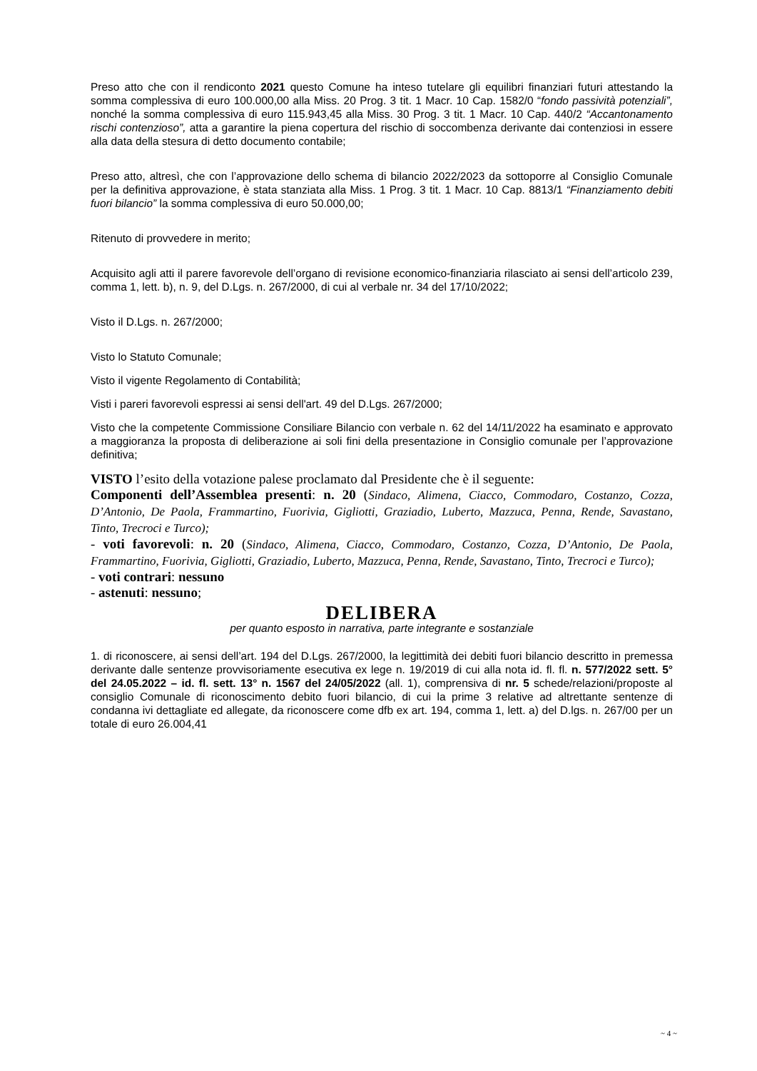Preso atto che con il rendiconto 2021 questo Comune ha inteso tutelare gli equilibri finanziari futuri attestando la somma complessiva di euro 100.000,00 alla Miss. 20 Prog. 3 tit. 1 Macr. 10 Cap. 1582/0 “fondo passività potenziali”, nonché la somma complessiva di euro 115.943,45 alla Miss. 30 Prog. 3 tit. 1 Macr. 10 Cap. 440/2 “Accantonamento rischi contenzioso”, atta a garantire la piena copertura del rischio di soccombenza derivante dai contenziosi in essere alla data della stesura di detto documento contabile;
Preso atto, altresì, che con l’approvazione dello schema di bilancio 2022/2023 da sottoporre al Consiglio Comunale per la definitiva approvazione, è stata stanziata alla Miss. 1 Prog. 3 tit. 1 Macr. 10 Cap. 8813/1 “Finanziamento debiti fuori bilancio” la somma complessiva di euro 50.000,00;
Ritenuto di provvedere in merito;
Acquisito agli atti il parere favorevole dell’organo di revisione economico-finanziaria rilasciato ai sensi dell’articolo 239, comma 1, lett. b), n. 9, del D.Lgs. n. 267/2000, di cui al verbale nr. 34 del 17/10/2022;
Visto il D.Lgs. n. 267/2000;
Visto lo Statuto Comunale;
Visto il vigente Regolamento di Contabilità;
Visti i pareri favorevoli espressi ai sensi dell'art. 49 del D.Lgs. 267/2000;
Visto che la competente Commissione Consiliare Bilancio con verbale n. 62 del 14/11/2022 ha esaminato e approvato a maggioranza la proposta di deliberazione ai soli fini della presentazione in Consiglio comunale per l’approvazione definitiva;
VISTO l’esito della votazione palese proclamato dal Presidente che è il seguente:
Componenti dell’Assemblea presenti: n. 20 (Sindaco, Alimena, Ciacco, Commodaro, Costanzo, Cozza, D’Antonio, De Paola, Frammartino, Fuorivia, Gigliotti, Graziadio, Luberto, Mazzuca, Penna, Rende, Savastano, Tinto, Trecroci e Turco);
- voti favorevoli: n. 20 (Sindaco, Alimena, Ciacco, Commodaro, Costanzo, Cozza, D’Antonio, De Paola, Frammartino, Fuorivia, Gigliotti, Graziadio, Luberto, Mazzuca, Penna, Rende, Savastano, Tinto, Trecroci e Turco);
- voti contrari: nessuno
- astenuti: nessuno;
DELIBERA
per quanto esposto in narrativa, parte integrante e sostanziale
1. di riconoscere, ai sensi dell’art. 194 del D.Lgs. 267/2000, la legittimità dei debiti fuori bilancio descritto in premessa derivante dalle sentenze provvisoriamente esecutiva ex lege n. 19/2019 di cui alla nota id. fl. fl. n. 577/2022 sett. 5° del 24.05.2022 – id. fl. sett. 13° n. 1567 del 24/05/2022 (all. 1), comprensiva di nr. 5 schede/relazioni/proposte al consiglio Comunale di riconoscimento debito fuori bilancio, di cui la prime 3 relative ad altrettante sentenze di condanna ivi dettagliate ed allegate, da riconoscere come dfb ex art. 194, comma 1, lett. a) del D.lgs. n. 267/00 per un totale di euro 26.004,41
~ 4 ~